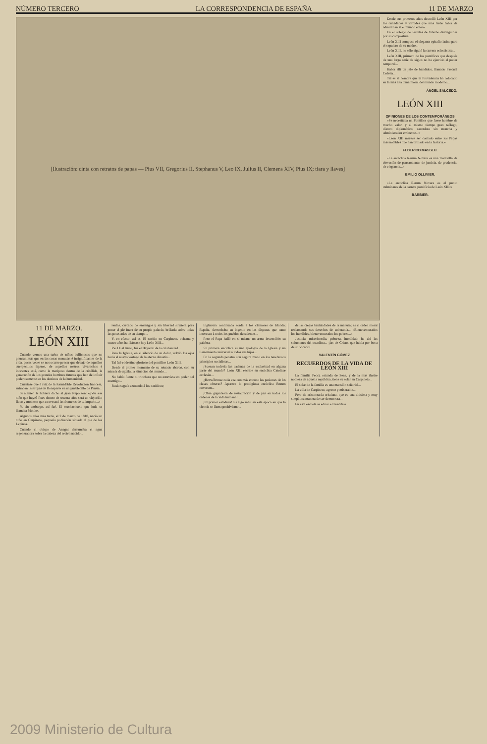NÚMERO TERCERO LA CORRESPONDENCIA DE ESPAÑA 11 DE MARZO
[Ilustración: cinta con retratos de papas — Pius VII, Gregorius II, Stephanus V, Leo IX, Julius II, Clemens XIV, Pius IX; tiara y llaves]
11 DE MARZO.
LEÓN XIII
Cuando vemos una turba de niños bulliciosos que no piensan más que en las cosas menudas é insignificantes de la vida, pocas veces se nos ocurre pensar que debajo de aquellos cuerpecillos ligeros, de aquellos rostros vivarachos é inocentes está, como la mariposa dentro de la crisálida, la generación de los grandes hombres futuros que han de influir poderosamente en los destinos de la humanidad.
Cuéntase que á raíz de la formidable Revolución francesa, entraban las tropas de Bonaparte en un pueblecillo de Prusia...
Si alguien le hubiera dicho al gran Napoleón: «¿Ves ese niño que huye? Pues dentro de setenta años será un viejecillo flaco y modesto que atravesará las fronteras de tu imperio...»
Y, sin embargo, así fué. El muchachuelo que huía se llamaba Moltke.
Algunos años más tarde, el 2 de marzo de 1810, nació un niño en Carpineto, pequeña población situada al pie de los Lepinos.
Cuando el obispo de Anagni derramaba el agua regeneradora sobre la cabeza del recién nacido...
rentas, cercado de enemigos y sin libertad siquiera para poner el pie fuera de su propio palacio, brillaría sobre todas las potestades de su tiempo...
Y, en efecto, así es. El nacido en Carpineto, ochenta y cuatro años ha, llámase hoy León XIII...
Pío IX el Justo, fué el Bayardo de la cristiandad...
Pero la Iglesia, en el silencio de su dolor, volvió los ojos hacia el nuevo vástago de la eterna dinastía...
Tal fué el destino glorioso del pontífice León XIII.
Desde el primer momento de su reinado abarcó, con su mirada de águila, la situación del mundo...
No había fuerte ni trinchera que no estuviese en poder del enemigo...
Rusia seguía azotando á los católicos;
Inglaterra continuaba sorda á los clamores de Irlanda; España, derrochaba su ingenio en las disputas que tanto interesan á todos los pueblos decadentes...
Pero el Papa halló en sí mismo un arma invencible: su palabra.
Su primera encíclica es una apología de la Iglesia y un llamamiento universal á todos sus hijos...
En la segunda penetra con segura mano en los tenebrosos principios socialistas...
¡Suenan todavía las cadenas de la esclavitud en alguna parte del mundo? León XIII escribe su encíclica Catolicæ ecclesiæ...
¿Revuélvense cada vez con más encono las pasiones de las clases obreras? Aparece la prodigiosa encíclica Rerum novarum...
¡Obra gigantesca de restauración y de paz en todos los órdenes de la vida humana!...
¡El primer estadista! Es algo más: en esta época en que la ciencia se llama positivismo...
de las ciegas brutalidades de la materia; es el orden moral reclamando sus derechos de soberanía... «Bienaventurados los humildes, bienaventurados los pobres...»
Justicia, misericordia, pobreza, humildad: he ahí las soluciones del estadista... ¡las de Cristo, que habla por boca de su Vicario!
VALENTÍN GÓMEZ
RECUERDOS DE LA VIDA DE LEÓN XIII
La familia Pecci, oriunda de Sena, y de la más ilustre nobleza de aquella república, tiene su solar en Carpineto...
El solar de la familia es una mansión señorial...
La villa de Carpineto, agreste y miserable...
Pero de aristocracia cristiana, que es una altísima y muy simpática manera de ser democrata...
En esta escuela se educó el Pontífice...
Desde sus primeros años descolló León XIII por las cualidades y virtudes que más tarde había de admirar en él el mundo entero.
En el colegio de Jesuitas de Viterbo distinguióse por su compostura...
León XIII compuso el elegante epitafio latino para el sepulcro de su madre...
León XIII, no sólo siguió la carrera eclesiástica...
León XIII, primero de los pontífices que después de una larga serie de siglos no ha ejercido el poder temporal...
Había allí un jefe de bandidos, llamado Pascual Coletta...
Tal es el hombre que la Providencia ha colocado en la más alta cima moral del mundo moderno...
ÁNGEL SALCEDO.
LEÓN XIII
OPINIONES DE LOS CONTEMPORÁNEOS
«Se necesitaba un Pontífice que fuese hombre de mucho valor, y al mismo tiempo gran teólogo, diestro diplomático, sacerdote sin mancha y administrador eminente...»
»León XIII merece ser contado entre los Papas más notables que han brillado en la historia.»
FEDERICO MASSEU.
«La encíclica Rerum Novare es una maravilla de elevación de pensamiento, de justicia, de prudencia, de elegancia...»
EMILIO OLLIVIER.
«La encíclica Rerum Novare es el punto culminante de la carrera pontificia de León XIII.»
BARBIER.
2009 Ministerio de Cultura